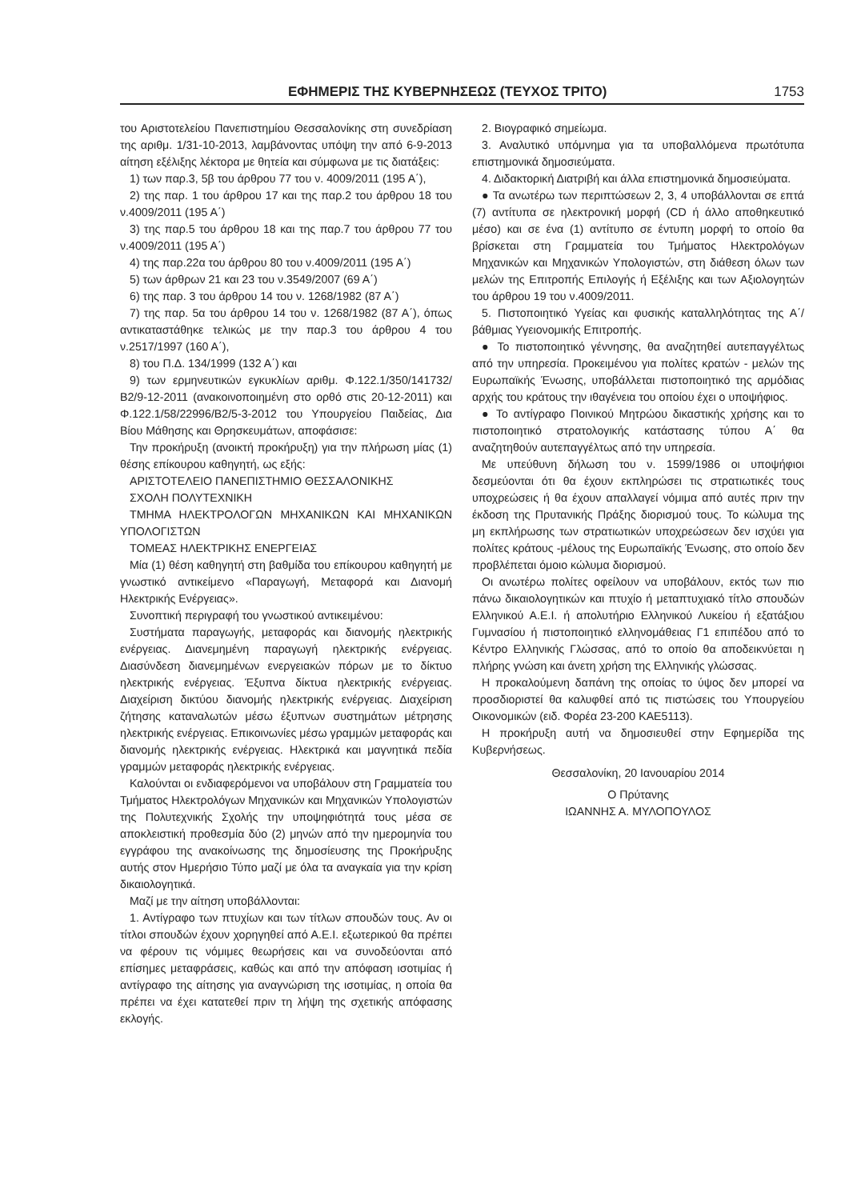ΕΦΗΜΕΡΙΣ ΤΗΣ ΚΥΒΕΡΝΗΣΕΩΣ (ΤΕΥΧΟΣ ΤΡΙΤΟ) 1753
του Αριστοτελείου Πανεπιστημίου Θεσσαλονίκης στη συνεδρίαση της αριθμ. 1/31-10-2013, λαμβάνοντας υπόψη την από 6-9-2013 αίτηση εξέλιξης λέκτορα με θητεία και σύμφωνα με τις διατάξεις:
1) των παρ.3, 5β του άρθρου 77 του ν. 4009/2011 (195 Α΄),
2) της παρ. 1 του άρθρου 17 και της παρ.2 του άρθρου 18 του ν.4009/2011 (195 Α΄)
3) της παρ.5 του άρθρου 18 και της παρ.7 του άρθρου 77 του ν.4009/2011 (195 Α΄)
4) της παρ.22α του άρθρου 80 του ν.4009/2011 (195 Α΄)
5) των άρθρων 21 και 23 του ν.3549/2007 (69 Α΄)
6) της παρ. 3 του άρθρου 14 του ν. 1268/1982 (87 Α΄)
7) της παρ. 5α του άρθρου 14 του ν. 1268/1982 (87 Α΄), όπως αντικαταστάθηκε τελικώς με την παρ.3 του άρθρου 4 του ν.2517/1997 (160 Α΄),
8) του Π.Δ. 134/1999 (132 Α΄) και
9) των ερμηνευτικών εγκυκλίων αριθμ. Φ.122.1/350/141732/ Β2/9-12-2011 (ανακοινοποιημένη στο ορθό στις 20-12-2011) και Φ.122.1/58/22996/Β2/5-3-2012 του Υπουργείου Παιδείας, Δια Βίου Μάθησης και Θρησκευμάτων, αποφάσισε:
Την προκήρυξη (ανοικτή προκήρυξη) για την πλήρωση μίας (1) θέσης επίκουρου καθηγητή, ως εξής:
ΑΡΙΣΤΟΤΕΛΕΙΟ ΠΑΝΕΠΙΣΤΗΜΙΟ ΘΕΣΣΑΛΟΝΙΚΗΣ
ΣΧΟΛΗ ΠΟΛΥΤΕΧΝΙΚΗ
ΤΜΗΜΑ ΗΛΕΚΤΡΟΛΟΓΩΝ ΜΗΧΑΝΙΚΩΝ ΚΑΙ ΜΗΧΑΝΙΚΩΝ ΥΠΟΛΟΓΙΣΤΩΝ
ΤΟΜΕΑΣ ΗΛΕΚΤΡΙΚΗΣ ΕΝΕΡΓΕΙΑΣ
Μία (1) θέση καθηγητή στη βαθμίδα του επίκουρου καθηγητή με γνωστικό αντικείμενο «Παραγωγή, Μεταφορά και Διανομή Ηλεκτρικής Ενέργειας».
Συνοπτική περιγραφή του γνωστικού αντικειμένου:
Συστήματα παραγωγής, μεταφοράς και διανομής ηλεκτρικής ενέργειας. Διανεμημένη παραγωγή ηλεκτρικής ενέργειας. Διασύνδεση διανεμημένων ενεργειακών πόρων με το δίκτυο ηλεκτρικής ενέργειας. Έξυπνα δίκτυα ηλεκτρικής ενέργειας. Διαχείριση δικτύου διανομής ηλεκτρικής ενέργειας. Διαχείριση ζήτησης καταναλωτών μέσω έξυπνων συστημάτων μέτρησης ηλεκτρικής ενέργειας. Επικοινωνίες μέσω γραμμών μεταφοράς και διανομής ηλεκτρικής ενέργειας. Ηλεκτρικά και μαγνητικά πεδία γραμμών μεταφοράς ηλεκτρικής ενέργειας.
Καλούνται οι ενδιαφερόμενοι να υποβάλουν στη Γραμματεία του Τμήματος Ηλεκτρολόγων Μηχανικών και Μηχανικών Υπολογιστών της Πολυτεχνικής Σχολής την υποψηφιότητά τους μέσα σε αποκλειστική προθεσμία δύο (2) μηνών από την ημερομηνία του εγγράφου της ανακοίνωσης της δημοσίευσης της Προκήρυξης αυτής στον Ημερήσιο Τύπο μαζί με όλα τα αναγκαία για την κρίση δικαιολογητικά.
Μαζί με την αίτηση υποβάλλονται:
1. Αντίγραφο των πτυχίων και των τίτλων σπουδών τους. Αν οι τίτλοι σπουδών έχουν χορηγηθεί από Α.Ε.Ι. εξωτερικού θα πρέπει να φέρουν τις νόμιμες θεωρήσεις και να συνοδεύονται από επίσημες μεταφράσεις, καθώς και από την απόφαση ισοτιμίας ή αντίγραφο της αίτησης για αναγνώριση της ισοτιμίας, η οποία θα πρέπει να έχει κατατεθεί πριν τη λήψη της σχετικής απόφασης εκλογής.
2. Βιογραφικό σημείωμα.
3. Αναλυτικό υπόμνημα για τα υποβαλλόμενα πρωτότυπα επιστημονικά δημοσιεύματα.
4. Διδακτορική Διατριβή και άλλα επιστημονικά δημοσιεύματα.
● Τα ανωτέρω των περιπτώσεων 2, 3, 4 υποβάλλονται σε επτά (7) αντίτυπα σε ηλεκτρονική μορφή (CD ή άλλο αποθηκευτικό μέσο) και σε ένα (1) αντίτυπο σε έντυπη μορφή το οποίο θα βρίσκεται στη Γραμματεία του Τμήματος Ηλεκτρολόγων Μηχανικών και Μηχανικών Υπολογιστών, στη διάθεση όλων των μελών της Επιτροπής Επιλογής ή Εξέλιξης και των Αξιολογητών του άρθρου 19 του ν.4009/2011.
5. Πιστοποιητικό Υγείας και φυσικής καταλληλότητας της Α΄/βάθμιας Υγειονομικής Επιτροπής.
● Το πιστοποιητικό γέννησης, θα αναζητηθεί αυτεπαγγέλτως από την υπηρεσία. Προκειμένου για πολίτες κρατών - μελών της Ευρωπαϊκής Ένωσης, υποβάλλεται πιστοποιητικό της αρμόδιας αρχής του κράτους την ιθαγένεια του οποίου έχει ο υποψήφιος.
● Το αντίγραφο Ποινικού Μητρώου δικαστικής χρήσης και το πιστοποιητικό στρατολογικής κατάστασης τύπου Α΄ θα αναζητηθούν αυτεπαγγέλτως από την υπηρεσία.
Με υπεύθυνη δήλωση του ν. 1599/1986 οι υποψήφιοι δεσμεύονται ότι θα έχουν εκπληρώσει τις στρατιωτικές τους υποχρεώσεις ή θα έχουν απαλλαγεί νόμιμα από αυτές πριν την έκδοση της Πρυτανικής Πράξης διορισμού τους. Το κώλυμα της μη εκπλήρωσης των στρατιωτικών υποχρεώσεων δεν ισχύει για πολίτες κράτους -μέλους της Ευρωπαϊκής Ένωσης, στο οποίο δεν προβλέπεται όμοιο κώλυμα διορισμού.
Οι ανωτέρω πολίτες οφείλουν να υποβάλουν, εκτός των πιο πάνω δικαιολογητικών και πτυχίο ή μεταπτυχιακό τίτλο σπουδών Ελληνικού Α.Ε.Ι. ή απολυτήριο Ελληνικού Λυκείου ή εξατάξιου Γυμνασίου ή πιστοποιητικό ελληνομάθειας Γ1 επιπέδου από το Κέντρο Ελληνικής Γλώσσας, από το οποίο θα αποδεικνύεται η πλήρης γνώση και άνετη χρήση της Ελληνικής γλώσσας.
Η προκαλούμενη δαπάνη της οποίας το ύψος δεν μπορεί να προσδιοριστεί θα καλυφθεί από τις πιστώσεις του Υπουργείου Οικονομικών (ειδ. Φορέα 23-200 ΚΑΕ5113).
Η προκήρυξη αυτή να δημοσιευθεί στην Εφημερίδα της Κυβερνήσεως.
Θεσσαλονίκη, 20 Ιανουαρίου 2014
Ο Πρύτανης
ΙΩΑΝΝΗΣ Α. ΜΥΛΟΠΟΥΛΟΣ